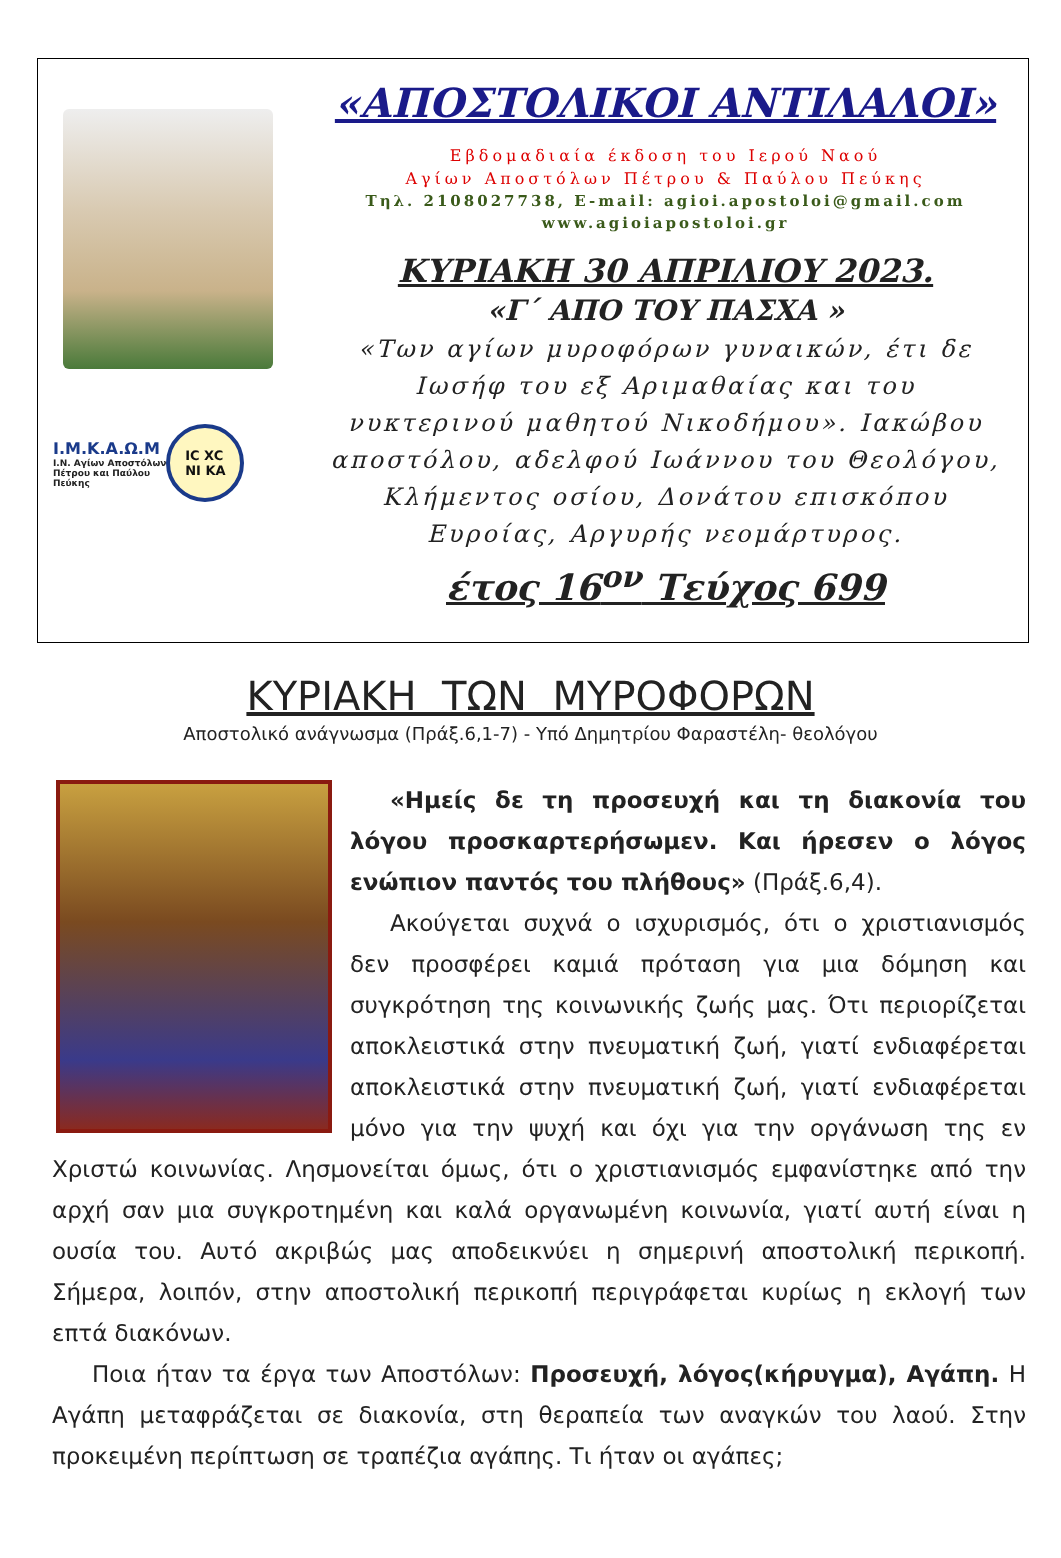I.M.K.A.Ω.M
I.N. Αγίων Αποστόλων
Πέτρου και Παύλου
Πεύκης
IC XC
NI KA
«ΑΠΟΣΤΟΛΙΚΟΙ ΑΝΤΙΛΑΛΟΙ»
Εβδομαδιαία έκδοση του Ιερού Ναού
Αγίων Αποστόλων Πέτρου & Παύλου Πεύκης
Τηλ. 2108027738, E-mail: agioi.apostoloi@gmail.com
www.agioiapostoloi.gr
ΚΥΡΙΑΚΗ 30 ΑΠΡΙΛΙΟΥ 2023.
«Γ΄ ΑΠΟ ΤΟΥ ΠΑΣΧΑ »
«Των αγίων μυροφόρων γυναικών, έτι δε Ιωσήφ του εξ Αριμαθαίας και του νυκτερινού μαθητού Νικοδήμου». Ιακώβου αποστόλου, αδελφού Ιωάννου του Θεολόγου, Κλήμεντος οσίου, Δονάτου επισκόπου Ευροίας, Αργυρής νεομάρτυρος.
έτος 16<sup>ον</sup> Τεύχος 699
ΚΥΡΙΑΚΗ ΤΩΝ ΜΥΡΟΦΟΡΩΝ
Αποστολικό ανάγνωσμα (Πράξ.6,1-7) - Υπό Δημητρίου Φαραστέλη- θεολόγου
«Ημείς δε τη προσευχή και τη διακονία του λόγου προσκαρτερήσωμεν. Και ήρεσεν ο λόγος ενώπιον παντός του πλήθους» (Πράξ.6,4).
Ακούγεται συχνά ο ισχυρισμός, ότι ο χριστιανισμός δεν προσφέρει καμιά πρόταση για μια δόμηση και συγκρότηση της κοινωνικής ζωής μας. Ότι περιορίζεται αποκλειστικά στην πνευματική ζωή, γιατί ενδιαφέρεται αποκλειστικά στην πνευματική ζωή, γιατί ενδιαφέρεται μόνο για την ψυχή και όχι για την οργάνωση της εν Χριστώ κοινωνίας. Λησμονείται όμως, ότι ο χριστιανισμός εμφανίστηκε από την αρχή σαν μια συγκροτημένη και καλά οργανωμένη κοινωνία, γιατί αυτή είναι η ουσία του. Αυτό ακριβώς μας αποδεικνύει η σημερινή αποστολική περικοπή. Σήμερα, λοιπόν, στην αποστολική περικοπή περιγράφεται κυρίως η εκλογή των επτά διακόνων.
Ποια ήταν τα έργα των Αποστόλων: Προσευχή, λόγος(κήρυγμα), Αγάπη. Η Αγάπη μεταφράζεται σε διακονία, στη θεραπεία των αναγκών του λαού. Στην προκειμένη περίπτωση σε τραπέζια αγάπης. Τι ήταν οι αγάπες;